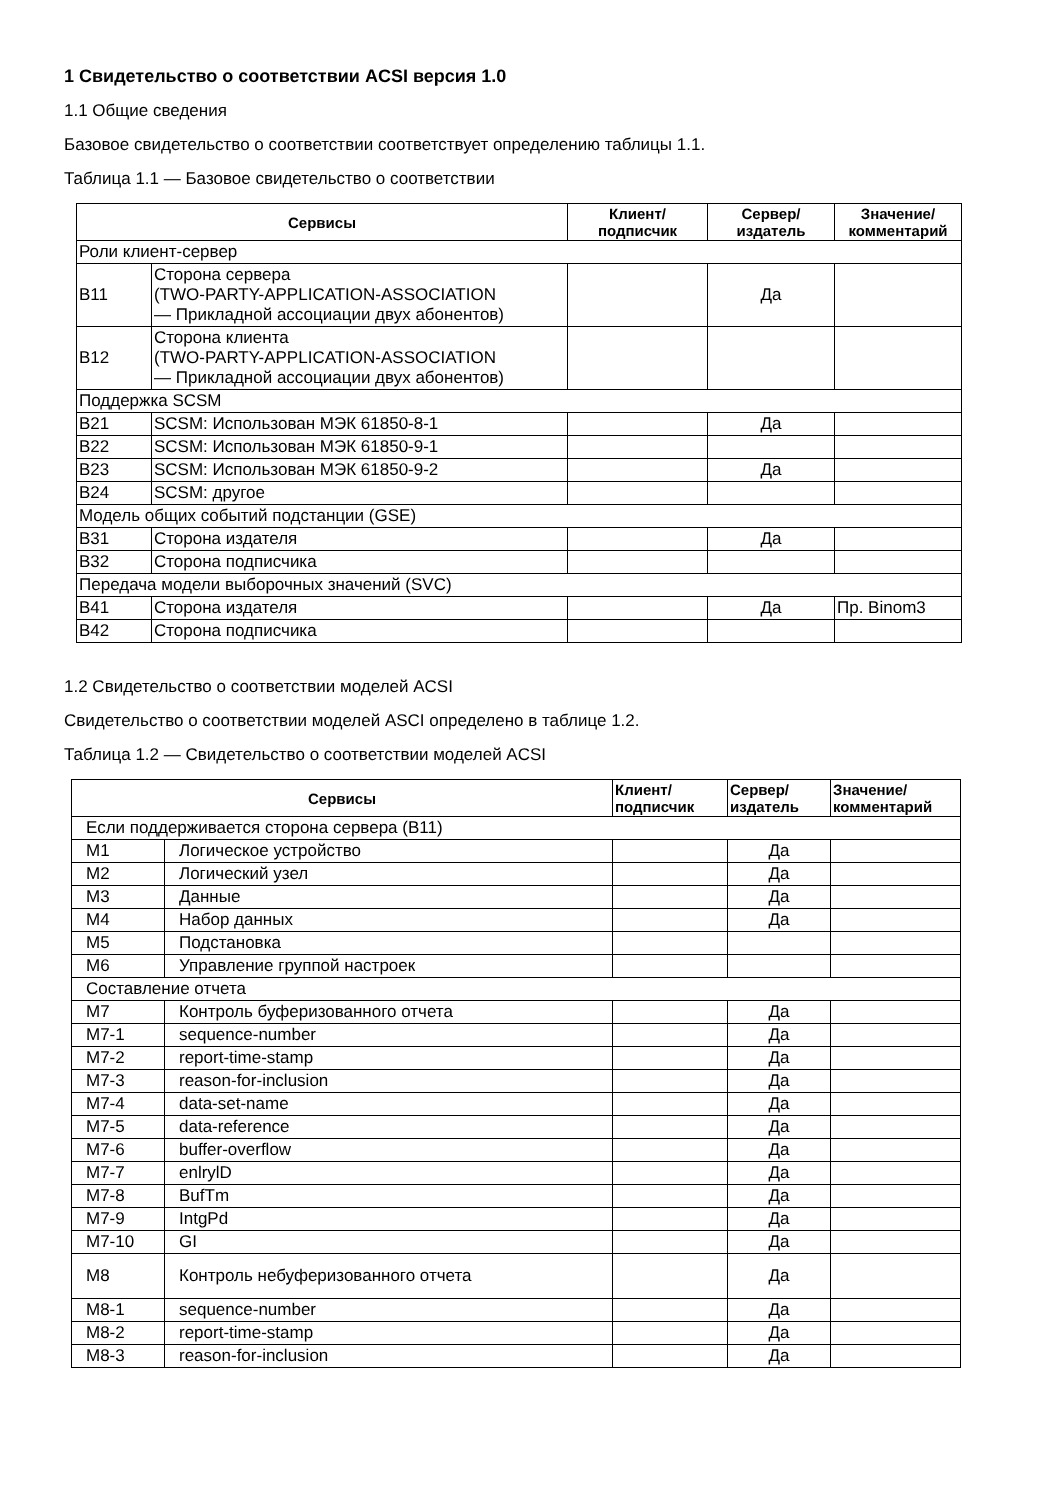1 Свидетельство о соответствии ACSI версия 1.0
1.1 Общие сведения
Базовое свидетельство о соответствии соответствует определению таблицы 1.1.
Таблица 1.1 — Базовое свидетельство о соответствии
| Сервисы | | Клиент/ подписчик | Сервер/ издатель | Значение/ комментарий |
| --- | --- | --- | --- | --- |
| Роли клиент-сервер | | | | |
| B11 | Сторона сервера (TWO-PARTY-APPLICATION-ASSOCIATION — Прикладной ассоциации двух абонентов) | | Да | |
| B12 | Сторона клиента (TWO-PARTY-APPLICATION-ASSOCIATION — Прикладной ассоциации двух абонентов) | | | |
| Поддержка SCSM | | | | |
| B21 | SCSM: Использован МЭК 61850-8-1 | | Да | |
| B22 | SCSM: Использован МЭК 61850-9-1 | | | |
| B23 | SCSM: Использован МЭК 61850-9-2 | | Да | |
| B24 | SCSM: другое | | | |
| Модель общих событий подстанции (GSE) | | | | |
| B31 | Сторона издателя | | Да | |
| B32 | Сторона подписчика | | | |
| Передача модели выборочных значений (SVC) | | | | |
| B41 | Сторона издателя | | Да | Пр. Binom3 |
| B42 | Сторона подписчика | | | |
1.2 Свидетельство о соответствии моделей ACSI
Свидетельство о соответствии моделей ASCI определено в таблице 1.2.
Таблица 1.2 — Свидетельство о соответствии моделей ACSI
| Сервисы | | Клиент/ подписчик | Сервер/ издатель | Значение/ комментарий |
| --- | --- | --- | --- | --- |
| Если поддерживается сторона сервера (B11) | | | | |
| M1 | Логическое устройство | | Да | |
| M2 | Логический узел | | Да | |
| M3 | Данные | | Да | |
| M4 | Набор данных | | Да | |
| M5 | Подстановка | | | |
| M6 | Управление группой настроек | | | |
| Составление отчета | | | | |
| M7 | Контроль буферизованного отчета | | Да | |
| M7-1 | sequence-number | | Да | |
| M7-2 | report-time-stamp | | Да | |
| M7-3 | reason-for-inclusion | | Да | |
| M7-4 | data-set-name | | Да | |
| M7-5 | data-reference | | Да | |
| M7-6 | buffer-overflow | | Да | |
| M7-7 | enlrylD | | Да | |
| M7-8 | BufTm | | Да | |
| M7-9 | IntgPd | | Да | |
| M7-10 | GI | | Да | |
| M8 | Контроль небуферизованного отчета | | Да | |
| M8-1 | sequence-number | | Да | |
| M8-2 | report-time-stamp | | Да | |
| M8-3 | reason-for-inclusion | | Да | |